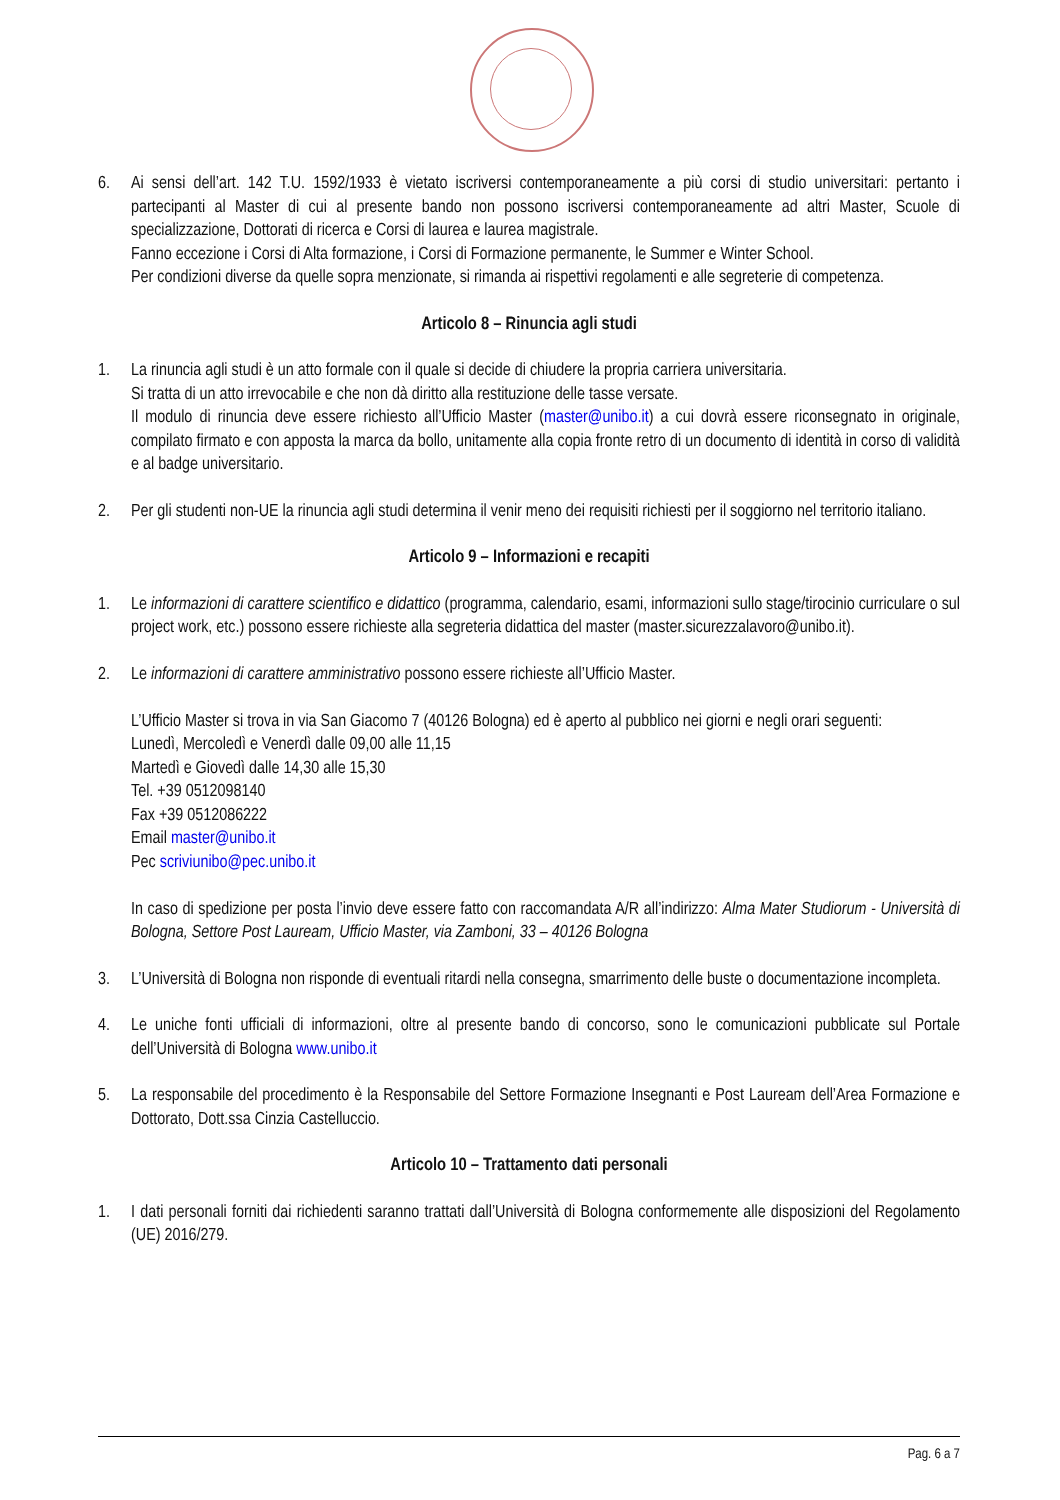6. Ai sensi dell’art. 142 T.U. 1592/1933 è vietato iscriversi contemporaneamente a più corsi di studio universitari: pertanto i partecipanti al Master di cui al presente bando non possono iscriversi contemporaneamente ad altri Master, Scuole di specializzazione, Dottorati di ricerca e Corsi di laurea e laurea magistrale.
Fanno eccezione i Corsi di Alta formazione, i Corsi di Formazione permanente, le Summer e Winter School.
Per condizioni diverse da quelle sopra menzionate, si rimanda ai rispettivi regolamenti e alle segreterie di competenza.
Articolo 8 – Rinuncia agli studi
1. La rinuncia agli studi è un atto formale con il quale si decide di chiudere la propria carriera universitaria.
Si tratta di un atto irrevocabile e che non dà diritto alla restituzione delle tasse versate.
Il modulo di rinuncia deve essere richiesto all’Ufficio Master (master@unibo.it) a cui dovrà essere riconsegnato in originale, compilato firmato e con apposta la marca da bollo, unitamente alla copia fronte retro di un documento di identità in corso di validità e al badge universitario.
2. Per gli studenti non-UE la rinuncia agli studi determina il venir meno dei requisiti richiesti per il soggiorno nel territorio italiano.
Articolo 9 – Informazioni e recapiti
1. Le informazioni di carattere scientifico e didattico (programma, calendario, esami, informazioni sullo stage/tirocinio curriculare o sul project work, etc.) possono essere richieste alla segreteria didattica del master (master.sicurezzalavoro@unibo.it).
2. Le informazioni di carattere amministrativo possono essere richieste all’Ufficio Master.
L’Ufficio Master si trova in via San Giacomo 7 (40126 Bologna) ed è aperto al pubblico nei giorni e negli orari seguenti:
Lunedì, Mercoledì e Venerdì dalle 09,00 alle 11,15
Martedì e Giovedì dalle 14,30 alle 15,30
Tel. +39 0512098140
Fax +39 0512086222
Email master@unibo.it
Pec scriviunibo@pec.unibo.it
In caso di spedizione per posta l’invio deve essere fatto con raccomandata A/R all’indirizzo: Alma Mater Studiorum - Università di Bologna, Settore Post Lauream, Ufficio Master, via Zamboni, 33 – 40126 Bologna
3. L’Università di Bologna non risponde di eventuali ritardi nella consegna, smarrimento delle buste o documentazione incompleta.
4. Le uniche fonti ufficiali di informazioni, oltre al presente bando di concorso, sono le comunicazioni pubblicate sul Portale dell’Università di Bologna www.unibo.it
5. La responsabile del procedimento è la Responsabile del Settore Formazione Insegnanti e Post Lauream dell’Area Formazione e Dottorato, Dott.ssa Cinzia Castelluccio.
Articolo 10 – Trattamento dati personali
1. I dati personali forniti dai richiedenti saranno trattati dall’Università di Bologna conformemente alle disposizioni del Regolamento (UE) 2016/279.
Pag. 6 a 7